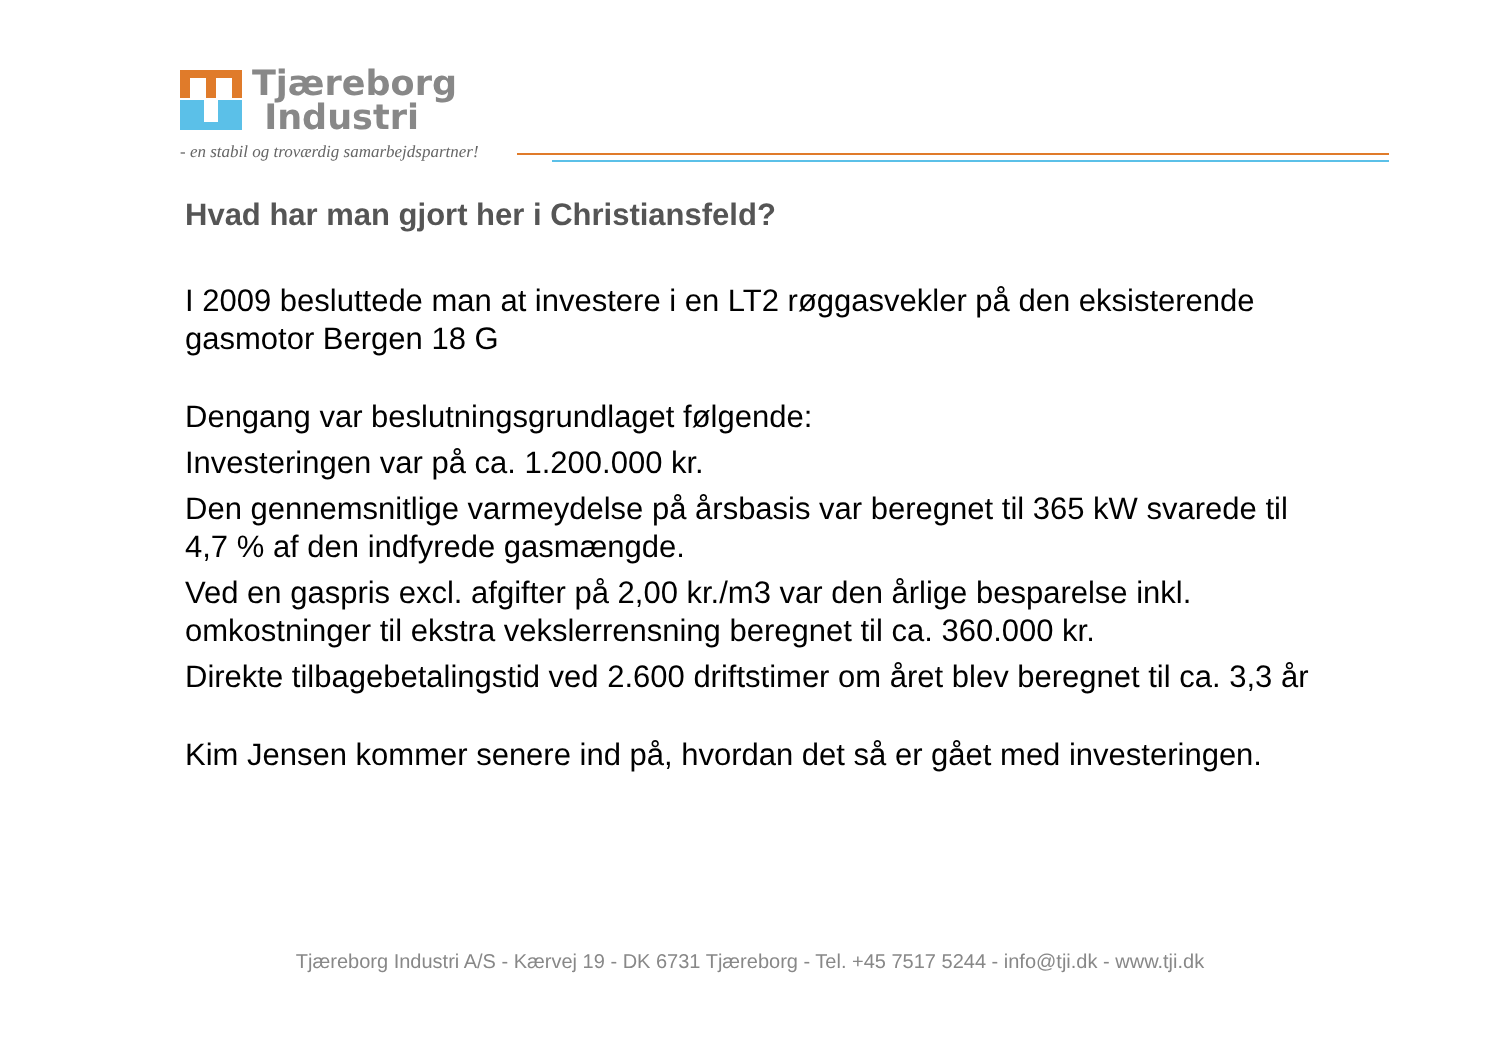Tjæreborg
Industri
- en stabil og troværdig samarbejdspartner!
Hvad har man gjort her i Christiansfeld?
I 2009 besluttede man at investere i en LT2 røggasvekler på den eksisterende gasmotor Bergen 18 G
Dengang var beslutningsgrundlaget følgende:
Investeringen var på ca. 1.200.000 kr.
Den gennemsnitlige varmeydelse på årsbasis var beregnet til 365 kW svarede til 4,7 % af den indfyrede gasmængde.
Ved en gaspris excl. afgifter på 2,00 kr./m3 var den årlige besparelse inkl. omkostninger til ekstra vekslerrensning beregnet til ca. 360.000 kr.
Direkte tilbagebetalingstid ved 2.600 driftstimer om året blev beregnet til ca. 3,3 år
Kim Jensen kommer senere ind på, hvordan det så er gået med investeringen.
Tjæreborg Industri A/S - Kærvej 19 - DK 6731 Tjæreborg - Tel. +45 7517 5244 - info@tji.dk - www.tji.dk